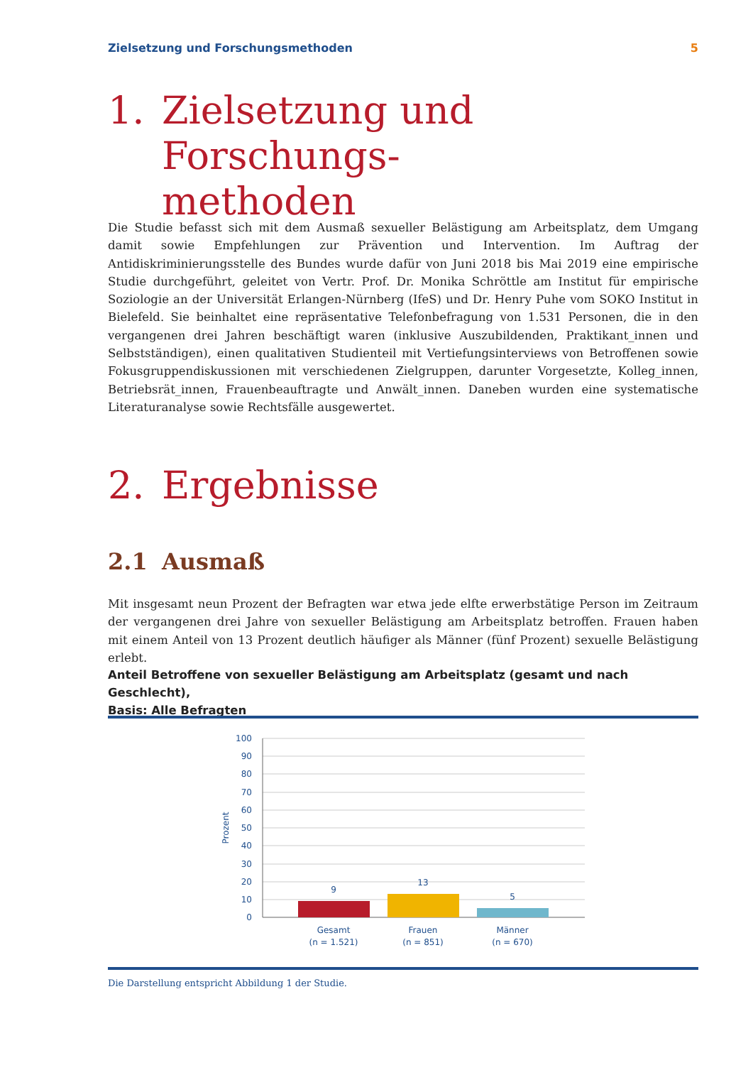Zielsetzung und Forschungsmethoden 5
1. Zielsetzung und Forschungs-
methoden
Die Studie befasst sich mit dem Ausmaß sexueller Belästigung am Arbeitsplatz, dem Umgang damit sowie Empfehlungen zur Prävention und Intervention. Im Auftrag der Antidiskriminierungsstelle des Bundes wurde dafür von Juni 2018 bis Mai 2019 eine empirische Studie durchgeführt, geleitet von Vertr. Prof. Dr. Monika Schröttle am Institut für empirische Soziologie an der Universität Erlangen-Nürnberg (IfeS) und Dr. Henry Puhe vom SOKO Institut in Bielefeld. Sie beinhaltet eine repräsentative Telefonbefragung von 1.531 Personen, die in den vergangenen drei Jahren beschäftigt waren (inklusive Auszubildenden, Praktikant_innen und Selbstständigen), einen qualitativen Studienteil mit Vertiefungsinterviews von Betroffenen sowie Fokusgruppendiskussionen mit verschiedenen Zielgruppen, darunter Vorgesetzte, Kolleg_innen, Betriebsrät_innen, Frauenbeauftragte und Anwält_innen. Daneben wurden eine systemati­sche Literaturanalyse sowie Rechtsfälle ausgewertet.
2. Ergebnisse
2.1 Ausmaß
Mit insgesamt neun Prozent der Befragten war etwa jede elfte erwerbstätige Person im Zeitraum der ver­gangenen drei Jahre von sexueller Belästigung am Arbeitsplatz betroffen. Frauen haben mit einem Anteil von 13 Prozent deutlich häufiger als Männer (fünf Prozent) sexuelle Belästigung erlebt.
Anteil Betroffene von sexueller Belästigung am Arbeitsplatz (gesamt und nach Geschlecht),
Basis: Alle Befragten
100
90
80
70
60
50
40
30
20
10
0
Prozent
9
13
5
Gesamt
(n = 1.521)
Frauen
(n = 851)
Männer
(n = 670)
Die Darstellung entspricht Abbildung 1 der Studie.